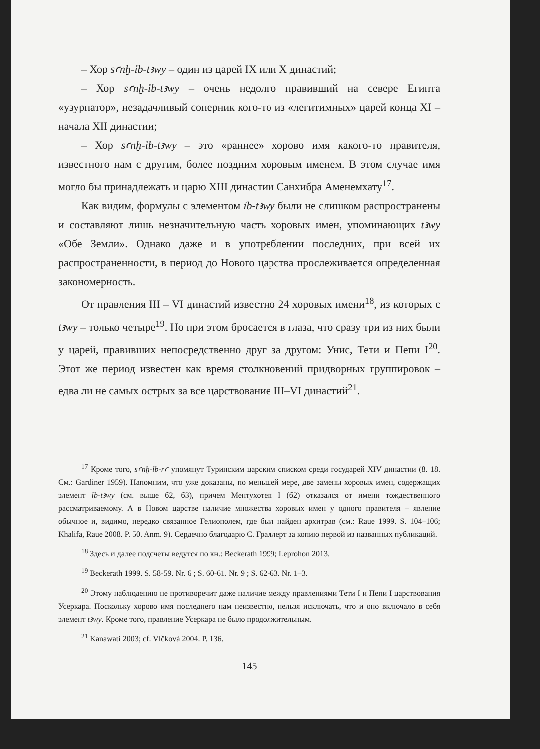– Хор sꜥnḫ-ỉb-tꜣwy – один из царей IX или X династий;
– Хор sꜥnḫ-ỉb-tꜣwy – очень недолго правивший на севере Египта «узурпатор», незадачливый соперник кого-то из «легитимных» царей конца XI – начала XII династии;
– Хор sꜥnḫ-ỉb-tꜣwy – это «раннее» хорово имя какого-то правителя, известного нам с другим, более поздним хоровым именем. В этом случае имя могло бы принадлежать и царю XIII династии Санхибра Аменемхату<sup>17</sup>.
Как видим, формулы с элементом ỉb-tꜣwy были не слишком распространены и составляют лишь незначительную часть хоровых имен, упоминающих tꜣwy «Обе Земли». Однако даже и в употреблении последних, при всей их распространенности, в период до Нового царства прослеживается определенная закономерность.
От правления III – VI династий известно 24 хоровых имени<sup>18</sup>, из которых с tꜣwy – только четыре<sup>19</sup>. Но при этом бросается в глаза, что сразу три из них были у царей, правивших непосредственно друг за другом: Унис, Тети и Пепи I<sup>20</sup>. Этот же период известен как время столкновений придворных группировок – едва ли не самых острых за все царствование III–VI династий<sup>21</sup>.
<sup>17</sup> Кроме того, sꜥnḫ-ỉb-rꜥ упомянут Туринским царским списком среди государей XIV династии (8. 18. См.: Gardiner 1959). Напомним, что уже доказаны, по меньшей мере, две замены хоровых имен, содержащих элемент ỉb-tꜣwy (см. выше б2, б3), причем Ментухотеп I (б2) отказался от имени тождественного рассматриваемому. А в Новом царстве наличие множества хоровых имен у одного правителя – явление обычное и, видимо, нередко связанное Гелиополем, где был найден архитрав (см.: Raue 1999. S. 104–106; Khalifa, Raue 2008. P. 50. Anm. 9). Сердечно благодарю С. Граллерт за копию первой из названных публикаций.
<sup>18</sup> Здесь и далее подсчеты ведутся по кн.: Beckerath 1999; Leprohon 2013.
<sup>19</sup> Beckerath 1999. S. 58-59. Nr. 6 ; S. 60-61. Nr. 9 ; S. 62-63. Nr. 1–3.
<sup>20</sup> Этому наблюдению не противоречит даже наличие между правлениями Тети I и Пепи I царствования Усеркара. Поскольку хорово имя последнего нам неизвестно, нельзя исключать, что и оно включало в себя элемент tꜣwy. Кроме того, правление Усеркара не было продолжительным.
<sup>21</sup> Kanawati 2003; cf. Vlčková 2004. P. 136.
145